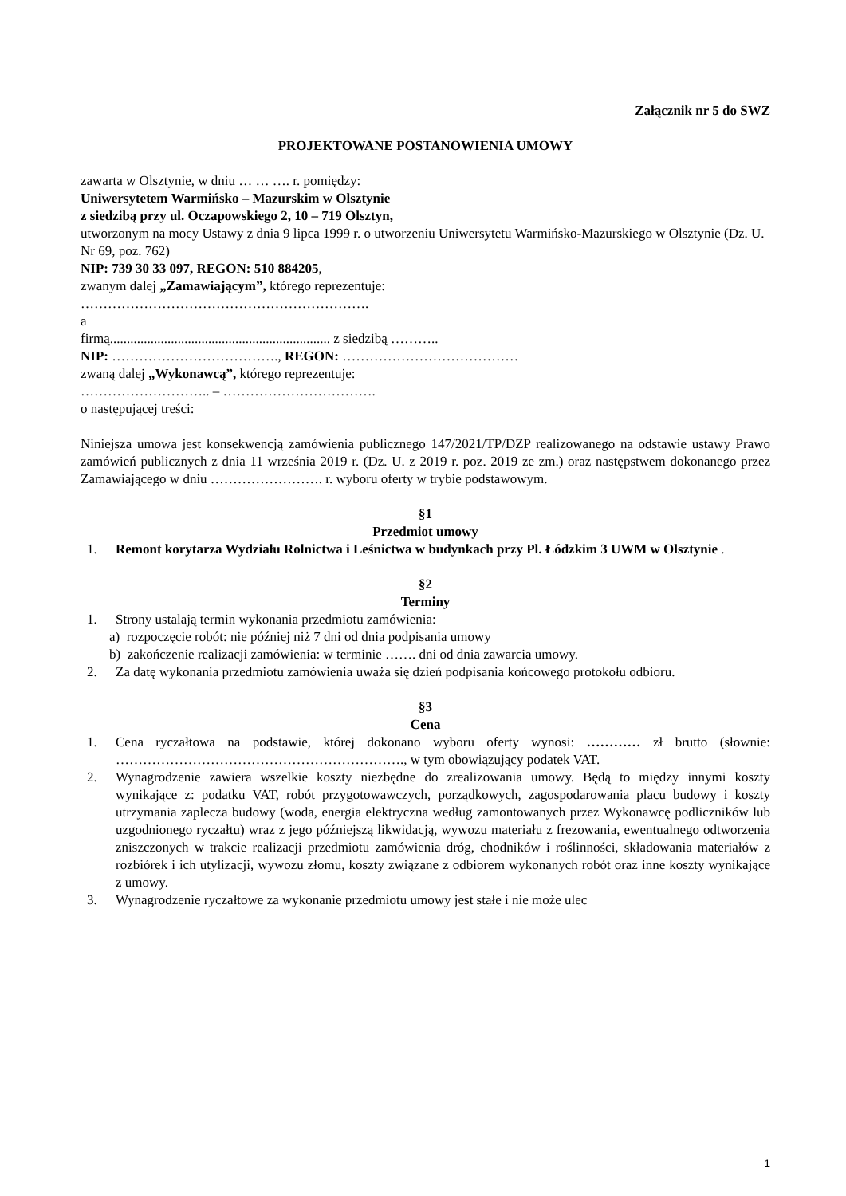Załącznik nr 5 do SWZ
PROJEKTOWANE POSTANOWIENIA UMOWY
zawarta w Olsztynie, w dniu … … …. r. pomiędzy:
Uniwersytetem Warmińsko – Mazurskim w Olsztynie
z siedzibą przy ul. Oczapowskiego 2, 10 – 719 Olsztyn,
utworzonym na mocy Ustawy z dnia 9 lipca 1999 r. o utworzeniu Uniwersytetu Warmińsko-Mazurskiego w Olsztynie (Dz. U. Nr 69, poz. 762)
NIP: 739 30 33 097, REGON: 510 884205,
zwanym dalej „Zamawiającym”, którego reprezentuje:
……………………………………………………….
a
firmą................................................................. z siedzibą ………..
NIP: ………………………………., REGON: …………………………………
zwaną dalej „Wykonawcą”, którego reprezentuje:
……………………….. – …………………………….
o następującej treści:
Niniejsza umowa jest konsekwencją zamówienia publicznego 147/2021/TP/DZP realizowanego na odstawie ustawy Prawo zamówień publicznych z dnia 11 września 2019 r. (Dz. U. z 2019 r. poz. 2019 ze zm.) oraz następstwem dokonanego przez Zamawiającego w dniu ……………………. r. wyboru oferty w trybie podstawowym.
§1
Przedmiot umowy
1. Remont korytarza Wydziału Rolnictwa i Leśnictwa w budynkach przy Pl. Łódzkim 3 UWM w Olsztynie .
§2
Terminy
1. Strony ustalają termin wykonania przedmiotu zamówienia:
a) rozpoczęcie robót: nie później niż 7 dni od dnia podpisania umowy
b) zakończenie realizacji zamówienia: w terminie ……. dni od dnia zawarcia umowy.
2. Za datę wykonania przedmiotu zamówienia uważa się dzień podpisania końcowego protokołu odbioru.
§3
Cena
1. Cena ryczałtowa na podstawie, której dokonano wyboru oferty wynosi: ………… zł brutto (słownie: ………………………………………………………., w tym obowiązujący podatek VAT.
2. Wynagrodzenie zawiera wszelkie koszty niezbędne do zrealizowania umowy. Będą to między innymi koszty wynikające z: podatku VAT, robót przygotowawczych, porządkowych, zagospodarowania placu budowy i koszty utrzymania zaplecza budowy (woda, energia elektryczna według zamontowanych przez Wykonawcę podliczników lub uzgodnionego ryczałtu) wraz z jego późniejszą likwidacją, wywozu materiału z frezowania, ewentualnego odtworzenia zniszczonych w trakcie realizacji przedmiotu zamówienia dróg, chodników i roślinności, składowania materiałów z rozbiórek i ich utylizacji, wywozu złomu, koszty związane z odbiorem wykonanych robót oraz inne koszty wynikające z umowy.
3. Wynagrodzenie ryczałtowe za wykonanie przedmiotu umowy jest stałe i nie może ulec
1